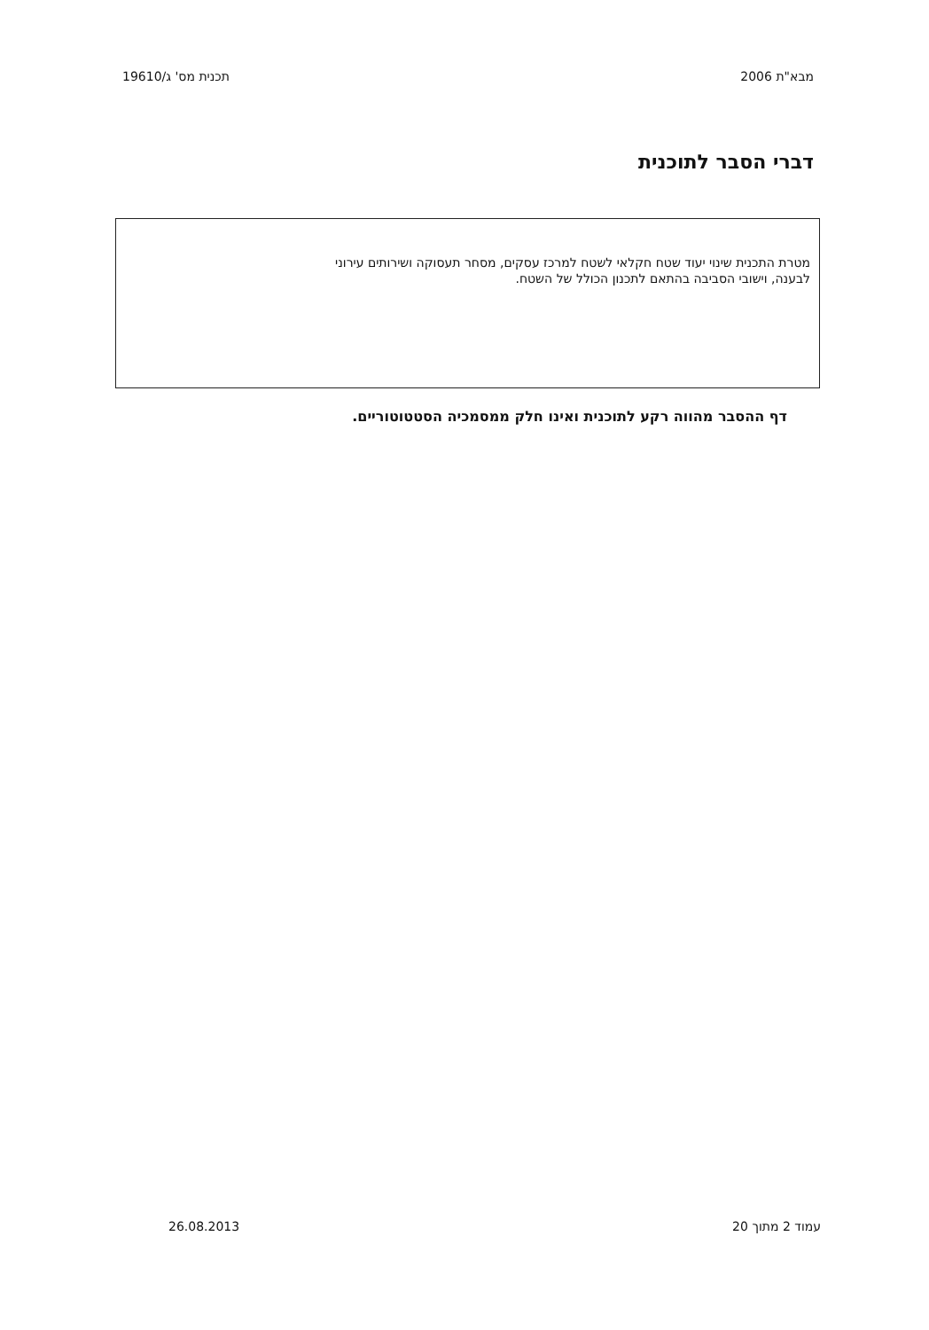מבא"ת 2006 תכנית מס' ג/19610
דברי הסבר לתוכנית
מטרת התכנית שינוי יעוד שטח חקלאי לשטח למרכז עסקים, מסחר תעסוקה ושירותים עירוני לבענה, וישובי הסביבה בהתאם לתכנון הכולל של השטח.
דף ההסבר מהווה רקע לתוכנית ואינו חלק ממסמכיה הסטטוטוריים.
עמוד 2 מתוך 20 26.08.2013